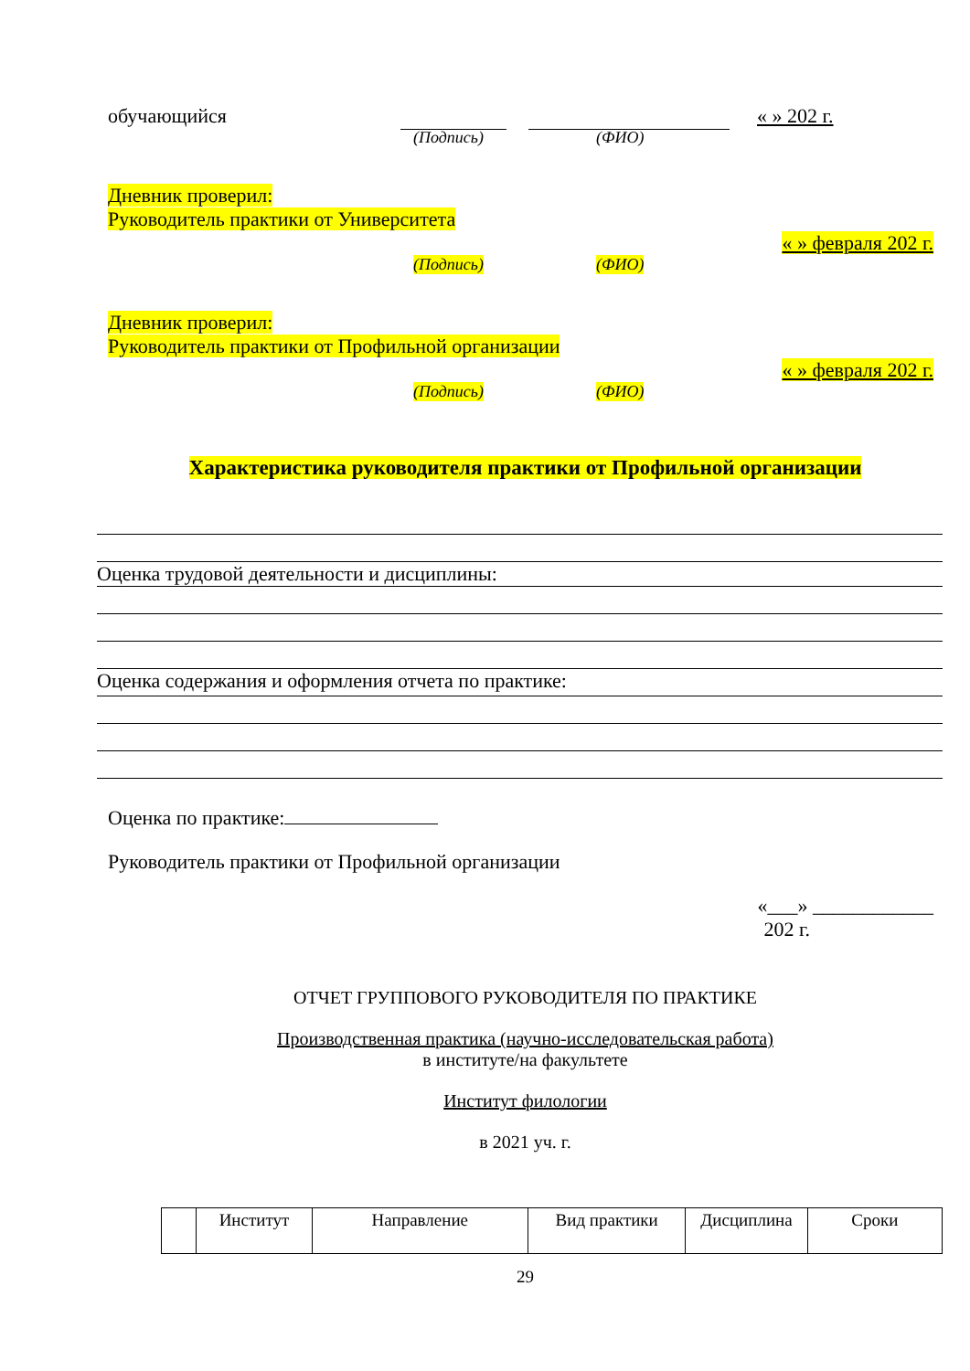обучающийся « » 202 г.
(Подпись) (ФИО)
Дневник проверил:
Руководитель практики от Университета
« » февраля 202 г.
(Подпись) (ФИО)
Дневник проверил:
Руководитель практики от Профильной организации
« » февраля 202 г.
(Подпись) (ФИО)
Характеристика руководителя практики от Профильной организации
Оценка трудовой деятельности и дисциплины:
Оценка содержания и оформления отчета по практике:
Оценка по практике:
Руководитель практики от Профильной организации
«___» ____________
202 г.
ОТЧЕТ ГРУППОВОГО РУКОВОДИТЕЛЯ ПО ПРАКТИКЕ
Производственная практика (научно-исследовательская работа)
в институте/на факультете
Институт филологии
в 2021 уч. г.
| | Институт | Направление | Вид практики | Дисциплина | Сроки |
29